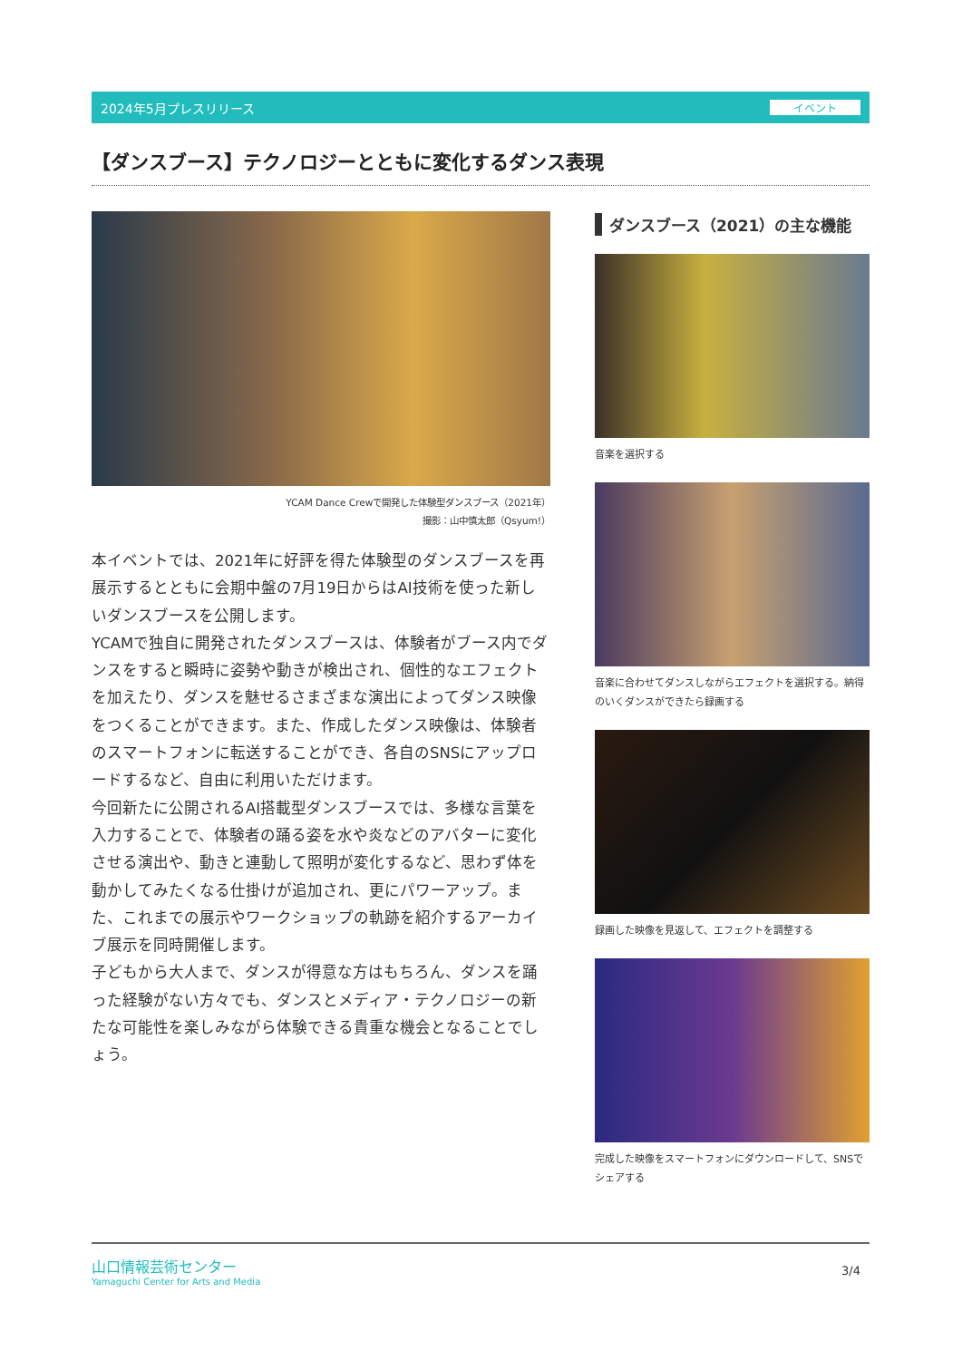2024年5月プレスリリース イベント
【ダンスブース】テクノロジーとともに変化するダンス表現
YCAM Dance Crewで開発した体験型ダンスブース（2021年）
撮影：山中慎太郎（Qsyum!）
本イベントでは、2021年に好評を得た体験型のダンスブースを再展示するとともに会期中盤の7月19日からはAI技術を使った新しいダンスブースを公開します。
YCAMで独自に開発されたダンスブースは、体験者がブース内でダンスをすると瞬時に姿勢や動きが検出され、個性的なエフェクトを加えたり、ダンスを魅せるさまざまな演出によってダンス映像をつくることができます。また、作成したダンス映像は、体験者のスマートフォンに転送することができ、各自のSNSにアップロードするなど、自由に利用いただけます。
今回新たに公開されるAI搭載型ダンスブースでは、多様な言葉を入力することで、体験者の踊る姿を水や炎などのアバターに変化させる演出や、動きと連動して照明が変化するなど、思わず体を動かしてみたくなる仕掛けが追加され、更にパワーアップ。また、これまでの展示やワークショップの軌跡を紹介するアーカイブ展示を同時開催します。
子どもから大人まで、ダンスが得意な方はもちろん、ダンスを踊った経験がない方々でも、ダンスとメディア・テクノロジーの新たな可能性を楽しみながら体験できる貴重な機会となることでしょう。
ダンスブース（2021）の主な機能
音楽を選択する
音楽に合わせてダンスしながらエフェクトを選択する。納得のいくダンスができたら録画する
録画した映像を見返して、エフェクトを調整する
完成した映像をスマートフォンにダウンロードして、SNSでシェアする
山口情報芸術センター
Yamaguchi Center for Arts and Media
3/4